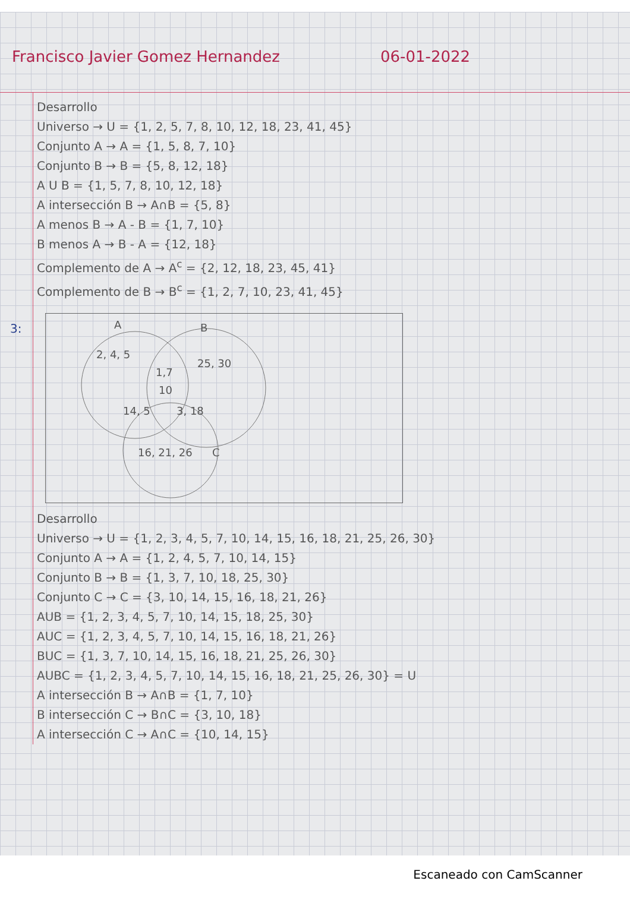Francisco Javier Gomez Hernandez 06-01-2022
Desarrollo
Universo → U = {1, 2, 5, 7, 8, 10, 12, 18, 23, 41, 45}
Conjunto A → A = {1, 5, 8, 7, 10}
Conjunto B → B = {5, 8, 12, 18}
A U B = {1, 5, 7, 8, 10, 12, 18}
A intersección B → A∩B = {5, 8}
A menos B → A - B = {1, 7, 10}
B menos A → B - A = {12, 18}
Complemento de A → A<sup>c</sup> = {2, 12, 18, 23, 45, 41}
Complemento de B → B<sup>c</sup> = {1, 2, 7, 10, 23, 41, 45}
3:
A
B
2, 4, 5
25, 30
1,7
10
14, 5
3, 18
16, 21, 26
C
Desarrollo
Universo → U = {1, 2, 3, 4, 5, 7, 10, 14, 15, 16, 18, 21, 25, 26, 30}
Conjunto A → A = {1, 2, 4, 5, 7, 10, 14, 15}
Conjunto B → B = {1, 3, 7, 10, 18, 25, 30}
Conjunto C → C = {3, 10, 14, 15, 16, 18, 21, 26}
AUB = {1, 2, 3, 4, 5, 7, 10, 14, 15, 18, 25, 30}
AUC = {1, 2, 3, 4, 5, 7, 10, 14, 15, 16, 18, 21, 26}
BUC = {1, 3, 7, 10, 14, 15, 16, 18, 21, 25, 26, 30}
AUBC = {1, 2, 3, 4, 5, 7, 10, 14, 15, 16, 18, 21, 25, 26, 30} = U
A intersección B → A∩B = {1, 7, 10}
B intersección C → B∩C = {3, 10, 18}
A intersección C → A∩C = {10, 14, 15}
Escaneado con CamScanner